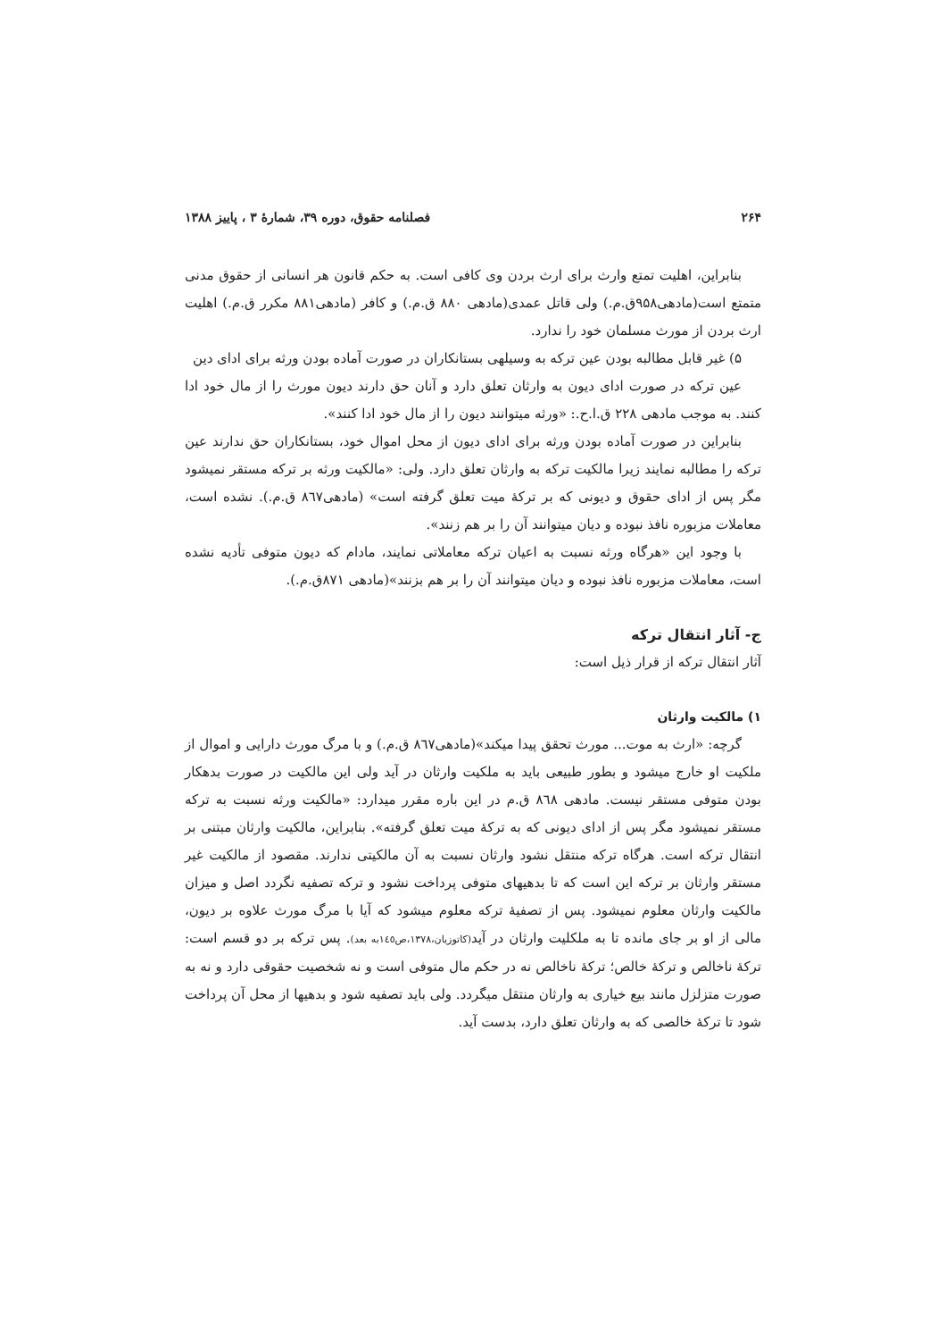۲۶۴ فصلنامه حقوق، دوره ۳۹، شمارهٔ ۳ ، پاییز ۱۳۸۸
بنابراین، اهلیت تمتع وارث برای ارث بردن وی کافی است. به حکم قانون هر انسانی از حقوق مدنی متمتع است(مادهی۹۵۸ق.م.) ولی قاتل عمدی(مادهی ۸۸۰ ق.م.) و کافر (مادهی۸۸۱ مکرر ق.م.) اهلیت ارث بردن از مورث مسلمان خود را ندارد.
۵) غیر قابل مطالبه بودن عین ترکه به وسیلهی بستانکاران در صورت آماده بودن ورثه برای ادای دین
عین ترکه در صورت ادای دیون به وارثان تعلق دارد و آنان حق دارند دیون مورث را از مال خود ادا کنند. به موجب مادهی ۲۲۸ ق.ا.ح.: «ورثه میتوانند دیون را از مال خود ادا کنند».
بنابراین در صورت آماده بودن ورثه برای ادای دیون از محل اموال خود، بستانکاران حق ندارند عین ترکه را مطالبه نمایند زیرا مالکیت ترکه به وارثان تعلق دارد. ولی: «مالکیت ورثه بر ترکه مستقر نمیشود مگر پس از ادای حقوق و دیونی که بر ترکهٔ میت تعلق گرفته است» (مادهی۸٦۷ ق.م.). نشده است، معاملات مزبوره نافذ نبوده و دیان میتوانند آن را بر هم زنند».
با وجود این «هرگاه ورثه نسبت به اعیان ترکه معاملاتی نمایند، مادام که دیون متوفی تأدیه نشده است، معاملات مزبوره نافذ نبوده و دیان میتوانند آن را بر هم بزنند»(مادهی ۸۷۱ق.م.).
ج- آثار انتقال ترکه
آثار انتقال ترکه از قرار ذیل است:
۱) مالکیت وارثان
گرچه: «ارث به موت... مورث تحقق پیدا میکند»(مادهی۸٦۷ ق.م.) و با مرگ مورث دارایی و اموال از ملکیت او خارج میشود و بطور طبیعی باید به ملکیت وارثان در آید ولی این مالکیت در صورت بدهکار بودن متوفی مستقر نیست. مادهی ۸٦۸ ق.م در این باره مقرر میدارد: «مالکیت ورثه نسبت به ترکه مستقر نمیشود مگر پس از ادای دیونی که به ترکهٔ میت تعلق گرفته». بنابراین، مالکیت وارثان مبتنی بر انتقال ترکه است. هرگاه ترکه منتقل نشود وارثان نسبت به آن مالکیتی ندارند. مقصود از مالکیت غیر مستقر وارثان بر ترکه این است که تا بدهیهای متوفی پرداخت نشود و ترکه تصفیه نگردد اصل و میزان مالکیت وارثان معلوم نمیشود. پس از تصفیهٔ ترکه معلوم میشود که آیا با مرگ مورث علاوه بر دیون، مالی از او بر جای مانده تا به ملکلیت وارثان در آید(کاتوزیان،۱۳۷۸،ص۱٤٥به بعد). پس ترکه بر دو قسم است: ترکهٔ ناخالص و ترکهٔ خالص؛ ترکهٔ ناخالص نه در حکم مال متوفی است و نه شخصیت حقوقی دارد و نه به صورت متزلزل مانند بیع خیاری به وارثان منتقل میگردد. ولی باید تصفیه شود و بدهیها از محل آن پرداخت شود تا ترکهٔ خالصی که به وارثان تعلق دارد، بدست آید.